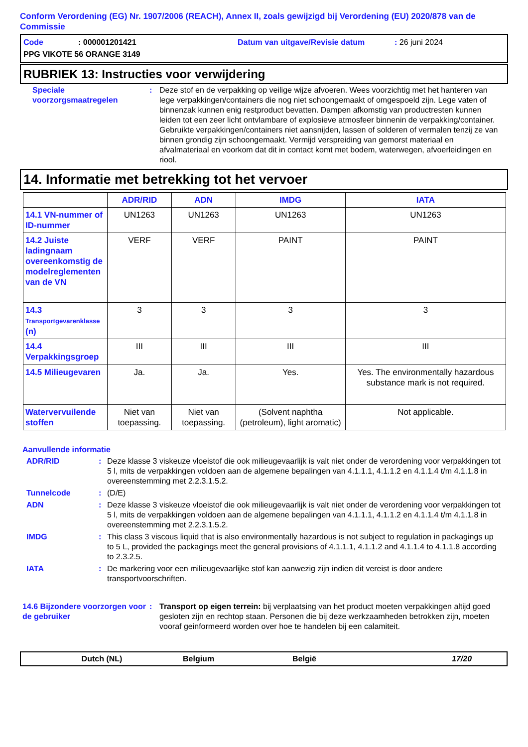Conform Verordening (EG) Nr. 1907/2006 (REACH), Annex II, zoals gewijzigd bij Verordening (EU) 2020/878 van de Commissie
Code: 000001201421 Datum van uitgave/Revisie datum: 26 juni 2024
PPG VIKOTE 56 ORANGE 3149
RUBRIEK 13: Instructies voor verwijdering
Speciale voorzorgsmaatregelen
: Deze stof en de verpakking op veilige wijze afvoeren. Wees voorzichtig met het hanteren van lege verpakkingen/containers die nog niet schoongemaakt of omgespoeld zijn. Lege vaten of binnenzak kunnen enig restproduct bevatten. Dampen afkomstig van productresten kunnen leiden tot een zeer licht ontvlambare of explosieve atmosfeer binnenin de verpakking/container. Gebruikte verpakkingen/containers niet aansnijden, lassen of solderen of vermalen tenzij ze van binnen grondig zijn schoongemaakt. Vermijd verspreiding van gemorst materiaal en afvalmateriaal en voorkom dat dit in contact komt met bodem, waterwegen, afvoerleidingen en riool.
14. Informatie met betrekking tot het vervoer
| | ADR/RID | ADN | IMDG | IATA |
| --- | --- | --- | --- | --- |
| 14.1 VN-nummer of ID-nummer | UN1263 | UN1263 | UN1263 | UN1263 |
| 14.2 Juiste ladingnaam overeenkomstig de modelreglementen van de VN | VERF | VERF | PAINT | PAINT |
| 14.3 Transportgevarenklasse (n) | 3 | 3 | 3 | 3 |
| 14.4 Verpakkingsgroep | III | III | III | III |
| 14.5 Milieugevaren | Ja. | Ja. | Yes. | Yes. The environmentally hazardous substance mark is not required. |
| Watervervuilende stoffen | Niet van toepassing. | Niet van toepassing. | (Solvent naphtha (petroleum), light aromatic) | Not applicable. |
Aanvullende informatie
ADR/RID : Deze klasse 3 viskeuze vloeistof die ook milieugevaarlijk is valt niet onder de verordening voor verpakkingen tot 5 l, mits de verpakkingen voldoen aan de algemene bepalingen van 4.1.1.1, 4.1.1.2 en 4.1.1.4 t/m 4.1.1.8 in overeenstemming met 2.2.3.1.5.2.
Tunnelcode : (D/E)
ADN : Deze klasse 3 viskeuze vloeistof die ook milieugevaarlijk is valt niet onder de verordening voor verpakkingen tot 5 l, mits de verpakkingen voldoen aan de algemene bepalingen van 4.1.1.1, 4.1.1.2 en 4.1.1.4 t/m 4.1.1.8 in overeenstemming met 2.2.3.1.5.2.
IMDG : This class 3 viscous liquid that is also environmentally hazardous is not subject to regulation in packagings up to 5 L, provided the packagings meet the general provisions of 4.1.1.1, 4.1.1.2 and 4.1.1.4 to 4.1.1.8 according to 2.3.2.5.
IATA : De markering voor een milieugevaarlijke stof kan aanwezig zijn indien dit vereist is door andere transportvoorschriften.
14.6 Bijzondere voorzorgen voor de gebruiker
: Transport op eigen terrein: bij verplaatsing van het product moeten verpakkingen altijd goed gesloten zijn en rechtop staan. Personen die bij deze werkzaamheden betrokken zijn, moeten vooraf geinformeerd worden over hoe te handelen bij een calamiteit.
Dutch (NL) Belgium België 17/20